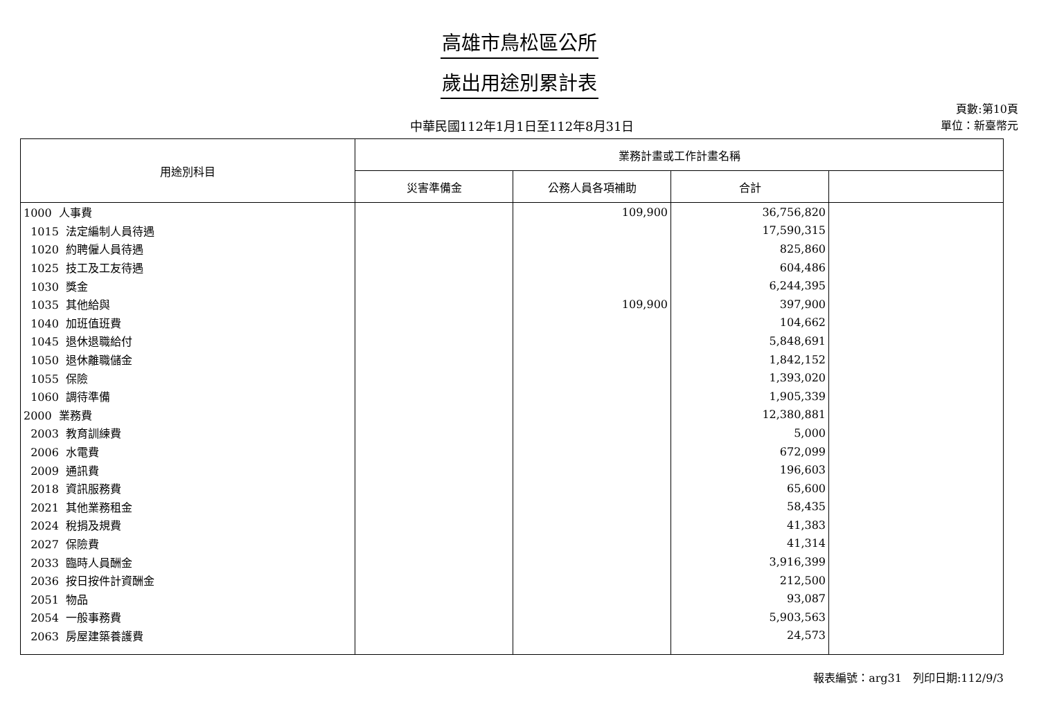高雄市鳥松區公所
歲出用途別累計表
中華民國112年1月1日至112年8月31日
頁數:第10頁
單位：新臺幣元
| 用途別科目 | 業務計畫或工作計畫名稱 | | | |
| --- | --- | --- | --- | --- |
| | 災害準備金 | 公務人員各項補助 | 合計 | |
| 1000 人事費 | | 109,900 | 36,756,820 | |
| 1015 法定編制人員待遇 | | | 17,590,315 | |
| 1020 約聘僱人員待遇 | | | 825,860 | |
| 1025 技工及工友待遇 | | | 604,486 | |
| 1030 獎金 | | | 6,244,395 | |
| 1035 其他給與 | | 109,900 | 397,900 | |
| 1040 加班值班費 | | | 104,662 | |
| 1045 退休退職給付 | | | 5,848,691 | |
| 1050 退休離職儲金 | | | 1,842,152 | |
| 1055 保險 | | | 1,393,020 | |
| 1060 調待準備 | | | 1,905,339 | |
| 2000 業務費 | | | 12,380,881 | |
| 2003 教育訓練費 | | | 5,000 | |
| 2006 水電費 | | | 672,099 | |
| 2009 通訊費 | | | 196,603 | |
| 2018 資訊服務費 | | | 65,600 | |
| 2021 其他業務租金 | | | 58,435 | |
| 2024 稅捐及規費 | | | 41,383 | |
| 2027 保險費 | | | 41,314 | |
| 2033 臨時人員酬金 | | | 3,916,399 | |
| 2036 按日按件計資酬金 | | | 212,500 | |
| 2051 物品 | | | 93,087 | |
| 2054 一般事務費 | | | 5,903,563 | |
| 2063 房屋建築養護費 | | | 24,573 | |
報表編號：arg31　列印日期:112/9/3